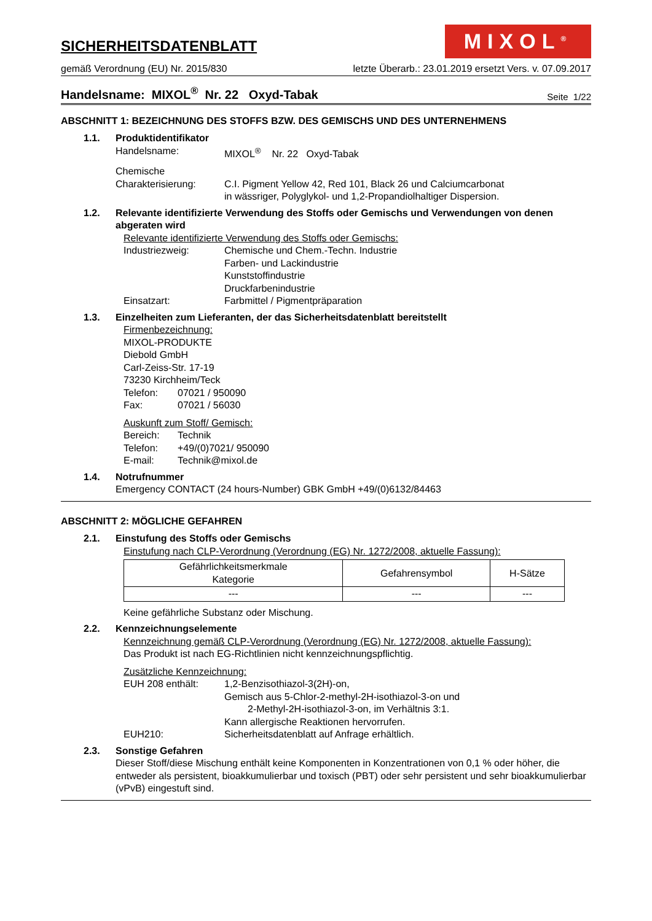SICHERHEITSDATENBLATT
MIXOL<sup>®</sup>
gemäß Verordnung (EU) Nr. 2015/830 letzte Überarb.: 23.01.2019 ersetzt Vers. v. 07.09.2017
Handelsname: MIXOL<sup>®</sup> Nr. 22 Oxyd-Tabak Seite 1/22
ABSCHNITT 1: BEZEICHNUNG DES STOFFS BZW. DES GEMISCHS UND DES UNTERNEHMENS
1.1. Produktidentifikator
Handelsname: MIXOL<sup>®</sup> Nr. 22 Oxyd-Tabak
Chemische
Charakterisierung: C.I. Pigment Yellow 42, Red 101, Black 26 und Calciumcarbonat
in wässriger, Polyglykol- und 1,2-Propandiolhaltiger Dispersion.
1.2. Relevante identifizierte Verwendung des Stoffs oder Gemischs und Verwendungen von denen abgeraten wird
Relevante identifizierte Verwendung des Stoffs oder Gemischs:
Industriezweig: Chemische und Chem.-Techn. Industrie
Farben- und Lackindustrie
Kunststoffindustrie
Druckfarbenindustrie
Einsatzart: Farbmittel / Pigmentpräparation
1.3. Einzelheiten zum Lieferanten, der das Sicherheitsdatenblatt bereitstellt
Firmenbezeichnung:
MIXOL-PRODUKTE
Diebold GmbH
Carl-Zeiss-Str. 17-19
73230 Kirchheim/Teck
Telefon: 07021 / 950090
Fax: 07021 / 56030
Auskunft zum Stoff/ Gemisch:
Bereich: Technik
Telefon: +49/(0)7021/ 950090
E-mail: Technik@mixol.de
1.4. Notrufnummer
Emergency CONTACT (24 hours-Number) GBK GmbH +49/(0)6132/84463
ABSCHNITT 2: MÖGLICHE GEFAHREN
2.1. Einstufung des Stoffs oder Gemischs
Einstufung nach CLP-Verordnung (Verordnung (EG) Nr. 1272/2008, aktuelle Fassung):
| Gefährlichkeitsmerkmale Kategorie | Gefahrensymbol | H-Sätze |
| --- | --- | --- |
| --- | --- | --- |
Keine gefährliche Substanz oder Mischung.
2.2. Kennzeichnungselemente
Kennzeichnung gemäß CLP-Verordnung (Verordnung (EG) Nr. 1272/2008, aktuelle Fassung):
Das Produkt ist nach EG-Richtlinien nicht kennzeichnungspflichtig.
Zusätzliche Kennzeichnung:
EUH 208 enthält: 1,2-Benzisothiazol-3(2H)-on,
Gemisch aus 5-Chlor-2-methyl-2H-isothiazol-3-on und
2-Methyl-2H-isothiazol-3-on, im Verhältnis 3:1.
Kann allergische Reaktionen hervorrufen.
EUH210: Sicherheitsdatenblatt auf Anfrage erhältlich.
2.3. Sonstige Gefahren
Dieser Stoff/diese Mischung enthält keine Komponenten in Konzentrationen von 0,1 % oder höher, die entweder als persistent, bioakkumulierbar und toxisch (PBT) oder sehr persistent und sehr bioakkumulierbar (vPvB) eingestuft sind.